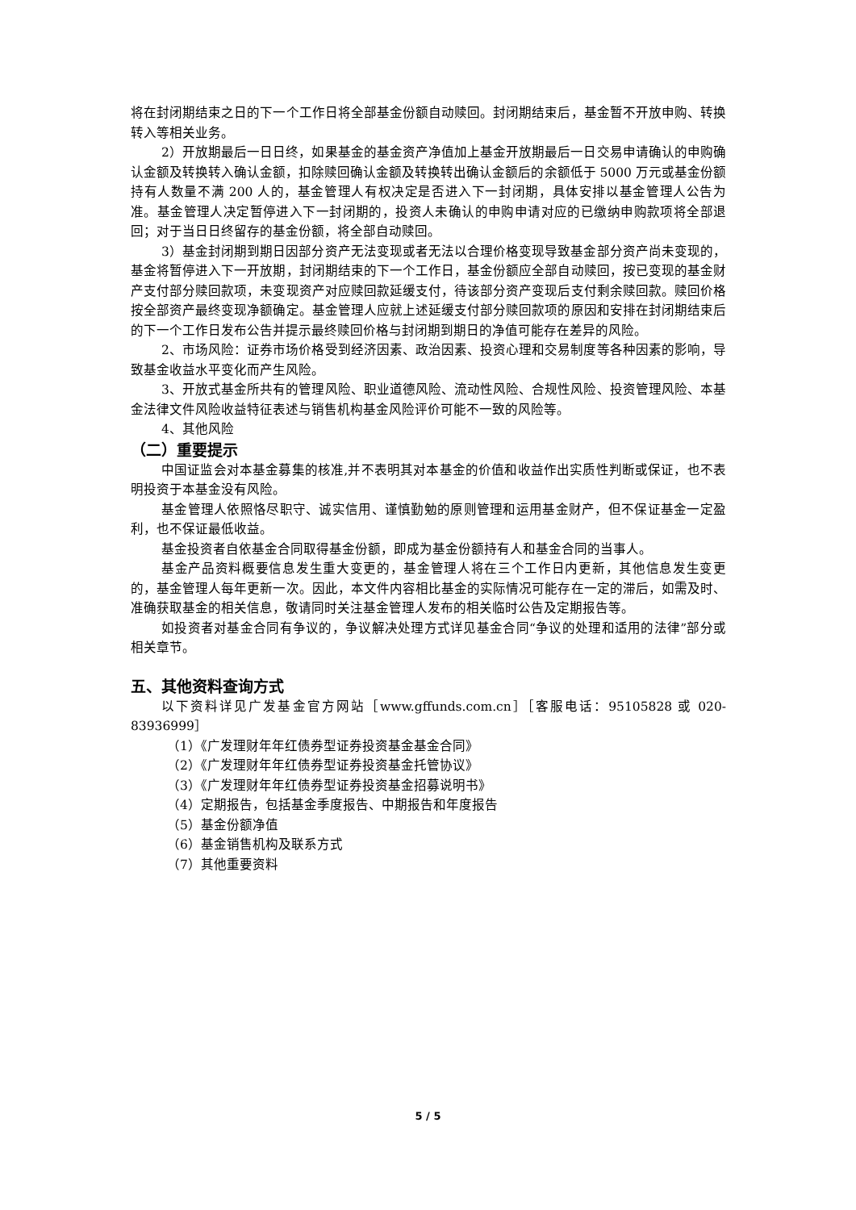将在封闭期结束之日的下一个工作日将全部基金份额自动赎回。封闭期结束后，基金暂不开放申购、转换转入等相关业务。
2）开放期最后一日日终，如果基金的基金资产净值加上基金开放期最后一日交易申请确认的申购确认金额及转换转入确认金额，扣除赎回确认金额及转换转出确认金额后的余额低于 5000 万元或基金份额持有人数量不满 200 人的，基金管理人有权决定是否进入下一封闭期，具体安排以基金管理人公告为准。基金管理人决定暂停进入下一封闭期的，投资人未确认的申购申请对应的已缴纳申购款项将全部退回；对于当日日终留存的基金份额，将全部自动赎回。
3）基金封闭期到期日因部分资产无法变现或者无法以合理价格变现导致基金部分资产尚未变现的，基金将暂停进入下一开放期，封闭期结束的下一个工作日，基金份额应全部自动赎回，按已变现的基金财产支付部分赎回款项，未变现资产对应赎回款延缓支付，待该部分资产变现后支付剩余赎回款。赎回价格按全部资产最终变现净额确定。基金管理人应就上述延缓支付部分赎回款项的原因和安排在封闭期结束后的下一个工作日发布公告并提示最终赎回价格与封闭期到期日的净值可能存在差异的风险。
2、市场风险：证券市场价格受到经济因素、政治因素、投资心理和交易制度等各种因素的影响，导致基金收益水平变化而产生风险。
3、开放式基金所共有的管理风险、职业道德风险、流动性风险、合规性风险、投资管理风险、本基金法律文件风险收益特征表述与销售机构基金风险评价可能不一致的风险等。
4、其他风险
（二）重要提示
中国证监会对本基金募集的核准,并不表明其对本基金的价值和收益作出实质性判断或保证，也不表明投资于本基金没有风险。
基金管理人依照恪尽职守、诚实信用、谨慎勤勉的原则管理和运用基金财产，但不保证基金一定盈利，也不保证最低收益。
基金投资者自依基金合同取得基金份额，即成为基金份额持有人和基金合同的当事人。
基金产品资料概要信息发生重大变更的，基金管理人将在三个工作日内更新，其他信息发生变更的，基金管理人每年更新一次。因此，本文件内容相比基金的实际情况可能存在一定的滞后，如需及时、准确获取基金的相关信息，敬请同时关注基金管理人发布的相关临时公告及定期报告等。
如投资者对基金合同有争议的，争议解决处理方式详见基金合同“争议的处理和适用的法律”部分或相关章节。
五、其他资料查询方式
以下资料详见广发基金官方网站［www.gffunds.com.cn］［客服电话：95105828 或 020-83936999］
（1）《广发理财年年红债券型证券投资基金基金合同》
（2）《广发理财年年红债券型证券投资基金托管协议》
（3）《广发理财年年红债券型证券投资基金招募说明书》
（4）定期报告，包括基金季度报告、中期报告和年度报告
（5）基金份额净值
（6）基金销售机构及联系方式
（7）其他重要资料
5 / 5